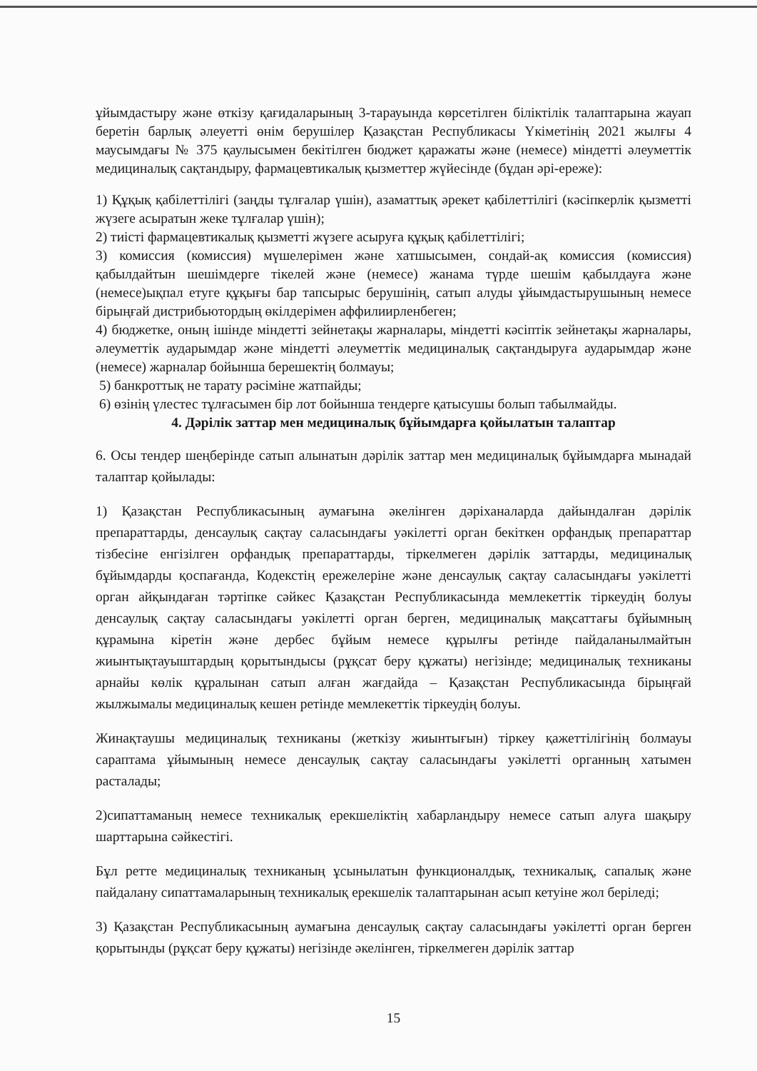ұйымдастыру және өткізу қағидаларының 3-тарауында көрсетілген біліктілік талаптарына жауап беретін барлық әлеуетті өнім берушілер Қазақстан Республикасы Үкіметінің 2021 жылғы 4 маусымдағы № 375 қаулысымен бекітілген бюджет қаражаты және (немесе) міндетті әлеуметтік медициналық сақтандыру, фармацевтикалық қызметтер жүйесінде (бұдан әрі-ереже):
1) Құқық қабілеттілігі (заңды тұлғалар үшін), азаматтық әрекет қабілеттілігі (кәсіпкерлік қызметті жүзеге асыратын жеке тұлғалар үшін);
2) тиісті фармацевтикалық қызметті жүзеге асыруға құқық қабілеттілігі;
3) комиссия (комиссия) мүшелерімен және хатшысымен, сондай-ақ комиссия (комиссия) қабылдайтын шешімдерге тікелей және (немесе) жанама түрде шешім қабылдауға және (немесе)ықпал етуге құқығы бар тапсырыс берушінің, сатып алуды ұйымдастырушының немесе бірыңғай дистрибьютордың өкілдерімен аффилиирленбеген;
4) бюджетке, оның ішінде міндетті зейнетақы жарналары, міндетті кәсіптік зейнетақы жарналары, әлеуметтік аударымдар және міндетті әлеуметтік медициналық сақтандыруға аударымдар және (немесе) жарналар бойынша берешектің болмауы;
5) банкроттық не тарату рәсіміне жатпайды;
6) өзінің үлестес тұлғасымен бір лот бойынша тендерге қатысушы болып табылмайды.
4. Дәрілік заттар мен медициналық бұйымдарға қойылатын талаптар
6. Осы тендер шеңберінде сатып алынатын дәрілік заттар мен медициналық бұйымдарға мынадай талаптар қойылады:
1) Қазақстан Республикасының аумағына әкелінген дәріханаларда дайындалған дәрілік препараттарды, денсаулық сақтау саласындағы уәкілетті орган бекіткен орфандық препараттар тізбесіне енгізілген орфандық препараттарды, тіркелмеген дәрілік заттарды, медициналық бұйымдарды қоспағанда, Кодекстің ережелеріне және денсаулық сақтау саласындағы уәкілетті орган айқындаған тәртіпке сәйкес Қазақстан Республикасында мемлекеттік тіркеудің болуы денсаулық сақтау саласындағы уәкілетті орган берген, медициналық мақсаттағы бұйымның құрамына кіретін және дербес бұйым немесе құрылғы ретінде пайдаланылмайтын жиынтықтауыштардың қорытындысы (рұқсат беру құжаты) негізінде; медициналық техниканы арнайы көлік құралынан сатып алған жағдайда – Қазақстан Республикасында бірыңғай жылжымалы медициналық кешен ретінде мемлекеттік тіркеудің болуы.
Жинақтаушы медициналық техниканы (жеткізу жиынтығын) тіркеу қажеттілігінің болмауы сараптама ұйымының немесе денсаулық сақтау саласындағы уәкілетті органның хатымен расталады;
2)сипаттаманың немесе техникалық ерекшеліктің хабарландыру немесе сатып алуға шақыру шарттарына сәйкестігі.
Бұл ретте медициналық техниканың ұсынылатын функционалдық, техникалық, сапалық және пайдалану сипаттамаларының техникалық ерекшелік талаптарынан асып кетуіне жол беріледі;
3) Қазақстан Республикасының аумағына денсаулық сақтау саласындағы уәкілетті орган берген қорытынды (рұқсат беру құжаты) негізінде әкелінген, тіркелмеген дәрілік заттар
15